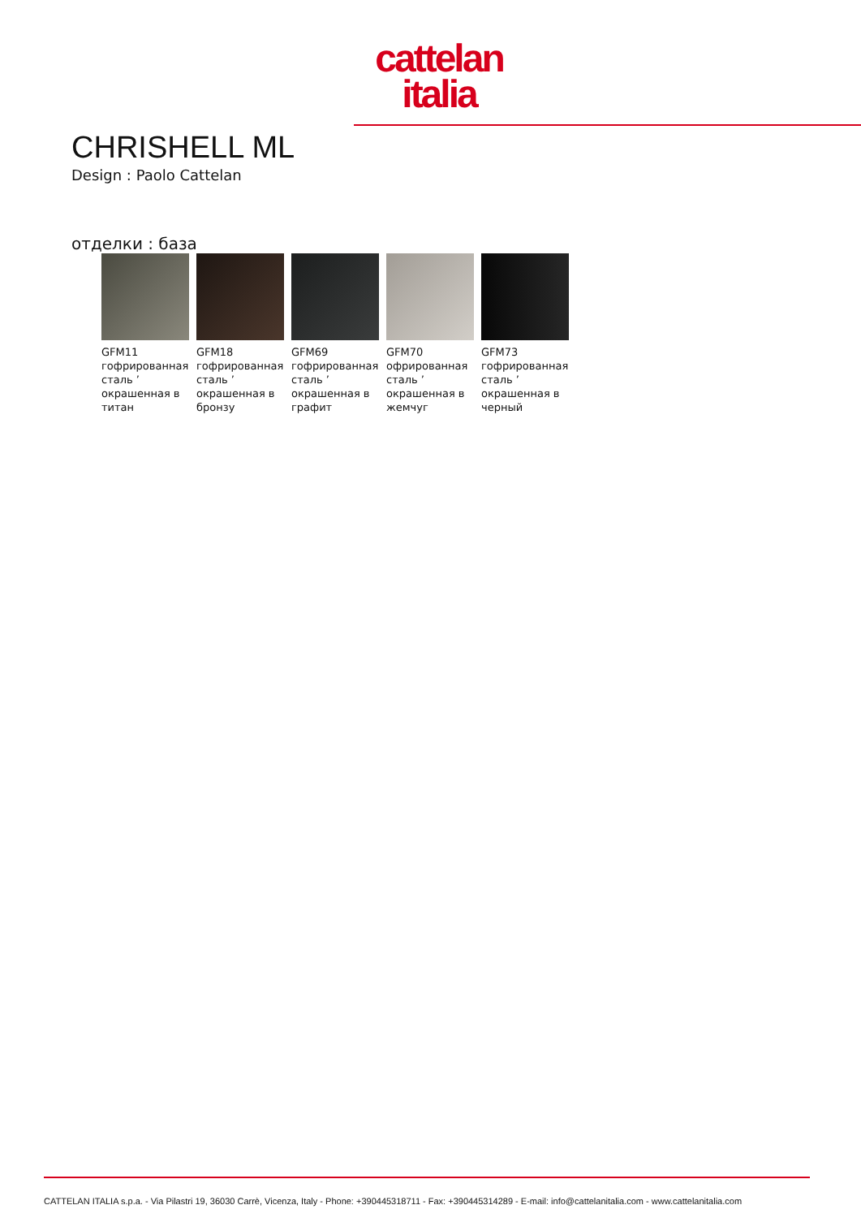cattelan
italia
CHRISHELL ML
Design : Paolo Cattelan
отделки : база
GFM11
гофрированная сталь ’
окрашенная в титан
GFM18
гофрированная сталь ’
окрашенная в бронзу
GFM69
гофрированная сталь ’
окрашенная в графит
GFM70
офрированная сталь ’
окрашенная в жемчуг
GFM73
гофрированная сталь ’
окрашенная в черный
CATTELAN ITALIA s.p.a. - Via Pilastri 19, 36030 Carrè, Vicenza, Italy - Phone: +390445318711 - Fax: +390445314289 - E-mail: info@cattelanitalia.com - www.cattelanitalia.com